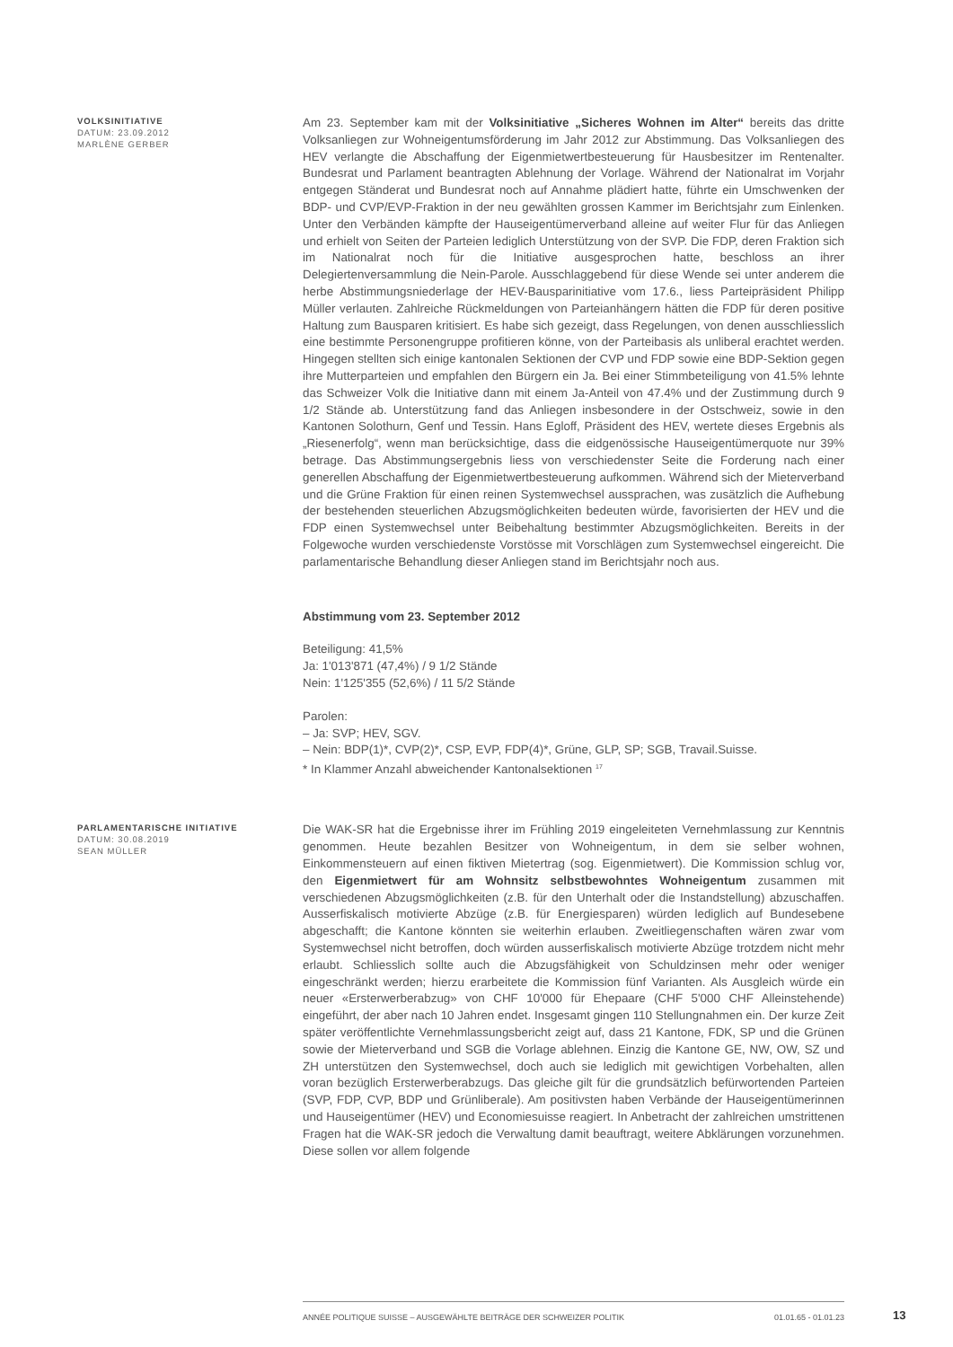VOLKSINITIATIVE
DATUM: 23.09.2012
MARLÈNE GERBER
Am 23. September kam mit der Volksinitiative „Sicheres Wohnen im Alter“ bereits das dritte Volksanliegen zur Wohneigentumsförderung im Jahr 2012 zur Abstimmung. Das Volksanliegen des HEV verlangte die Abschaffung der Eigenmietwertbesteuerung für Hausbesitzer im Rentenalter. Bundesrat und Parlament beantragten Ablehnung der Vorlage. Während der Nationalrat im Vorjahr entgegen Ständerat und Bundesrat noch auf Annahme plädiert hatte, führte ein Umschwenken der BDP- und CVP/EVP-Fraktion in der neu gewählten grossen Kammer im Berichtsjahr zum Einlenken. Unter den Verbänden kämpfte der Hauseigentümerverband alleine auf weiter Flur für das Anliegen und erhielt von Seiten der Parteien lediglich Unterstützung von der SVP. Die FDP, deren Fraktion sich im Nationalrat noch für die Initiative ausgesprochen hatte, beschloss an ihrer Delegiertenversammlung die Nein-Parole. Ausschlaggebend für diese Wende sei unter anderem die herbe Abstimmungsniederlage der HEV-Bausparinitiative vom 17.6., liess Parteipräsident Philipp Müller verlauten. Zahlreiche Rückmeldungen von Parteianhängern hätten die FDP für deren positive Haltung zum Bausparen kritisiert. Es habe sich gezeigt, dass Regelungen, von denen ausschliesslich eine bestimmte Personengruppe profitieren könne, von der Parteibasis als unliberal erachtet werden. Hingegen stellten sich einige kantonalen Sektionen der CVP und FDP sowie eine BDP-Sektion gegen ihre Mutterparteien und empfahlen den Bürgern ein Ja. Bei einer Stimmbeteiligung von 41.5% lehnte das Schweizer Volk die Initiative dann mit einem Ja-Anteil von 47.4% und der Zustimmung durch 9 1/2 Stände ab. Unterstützung fand das Anliegen insbesondere in der Ostschweiz, sowie in den Kantonen Solothurn, Genf und Tessin. Hans Egloff, Präsident des HEV, wertete dieses Ergebnis als „Riesenerfolg“, wenn man berücksichtige, dass die eidgenössische Hauseigentümerquote nur 39% betrage. Das Abstimmungsergebnis liess von verschiedenster Seite die Forderung nach einer generellen Abschaffung der Eigenmietwertbesteuerung aufkommen. Während sich der Mieterverband und die Grüne Fraktion für einen reinen Systemwechsel aussprachen, was zusätzlich die Aufhebung der bestehenden steuerlichen Abzugsmöglichkeiten bedeuten würde, favorisierten der HEV und die FDP einen Systemwechsel unter Beibehaltung bestimmter Abzugsmöglichkeiten. Bereits in der Folgewoche wurden verschiedenste Vorstösse mit Vorschlägen zum Systemwechsel eingereicht. Die parlamentarische Behandlung dieser Anliegen stand im Berichtsjahr noch aus.
Abstimmung vom 23. September 2012
Beteiligung: 41,5%
Ja: 1'013'871 (47,4%) / 9 1/2 Stände
Nein: 1'125'355 (52,6%) / 11 5/2 Stände
Parolen:
– Ja: SVP; HEV, SGV.
– Nein: BDP(1)*, CVP(2)*, CSP, EVP, FDP(4)*, Grüne, GLP, SP; SGB, Travail.Suisse.
* In Klammer Anzahl abweichender Kantonalsektionen <sup>17</sup>
PARLAMENTARISCHE INITIATIVE
DATUM: 30.08.2019
SEAN MÜLLER
Die WAK-SR hat die Ergebnisse ihrer im Frühling 2019 eingeleiteten Vernehmlassung zur Kenntnis genommen. Heute bezahlen Besitzer von Wohneigentum, in dem sie selber wohnen, Einkommensteuern auf einen fiktiven Mietertrag (sog. Eigenmietwert). Die Kommission schlug vor, den Eigenmietwert für am Wohnsitz selbstbewohntes Wohneigentum zusammen mit verschiedenen Abzugsmöglichkeiten (z.B. für den Unterhalt oder die Instandstellung) abzuschaffen. Ausserfiskalisch motivierte Abzüge (z.B. für Energiesparen) würden lediglich auf Bundesebene abgeschafft; die Kantone könnten sie weiterhin erlauben. Zweitliegenschaften wären zwar vom Systemwechsel nicht betroffen, doch würden ausserfiskalisch motivierte Abzüge trotzdem nicht mehr erlaubt. Schliesslich sollte auch die Abzugsfähigkeit von Schuldzinsen mehr oder weniger eingeschränkt werden; hierzu erarbeitete die Kommission fünf Varianten. Als Ausgleich würde ein neuer «Ersterwerberabzug» von CHF 10'000 für Ehepaare (CHF 5'000 CHF Alleinstehende) eingeführt, der aber nach 10 Jahren endet. Insgesamt gingen 110 Stellungnahmen ein. Der kurze Zeit später veröffentlichte Vernehmlassungsbericht zeigt auf, dass 21 Kantone, FDK, SP und die Grünen sowie der Mieterverband und SGB die Vorlage ablehnen. Einzig die Kantone GE, NW, OW, SZ und ZH unterstützen den Systemwechsel, doch auch sie lediglich mit gewichtigen Vorbehalten, allen voran bezüglich Ersterwerberabzugs. Das gleiche gilt für die grundsätzlich befürwortenden Parteien (SVP, FDP, CVP, BDP und Grünliberale). Am positivsten haben Verbände der Hauseigentümerinnen und Hauseigentümer (HEV) und Economiesuisse reagiert. In Anbetracht der zahlreichen umstrittenen Fragen hat die WAK-SR jedoch die Verwaltung damit beauftragt, weitere Abklärungen vorzunehmen. Diese sollen vor allem folgende
ANNÉE POLITIQUE SUISSE – AUSGEWÄHLTE BEITRÄGE DER SCHWEIZER POLITIK 01.01.65 - 01.01.23
13